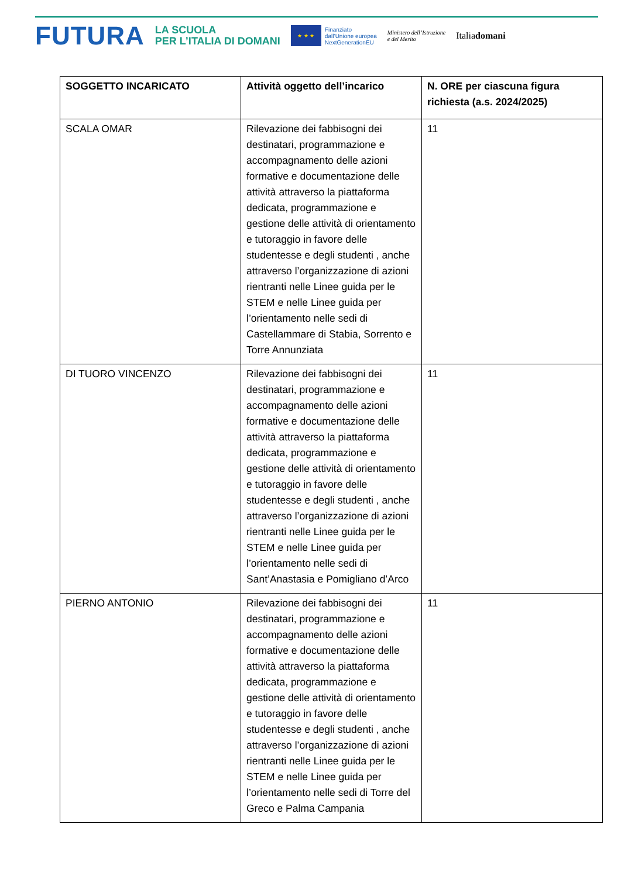FUTURA
LA SCUOLA
PER L’ITALIA DI DOMANI
★ ★ ★
Finanziato
dall’Unione europea
NextGenerationEU
Ministero dell’Istruzione
e del Merito
Italiadomani
| SOGGETTO INCARICATO | Attività oggetto dell’incarico | N. ORE per ciascuna figura richiesta (a.s. 2024/2025) |
| --- | --- | --- |
| SCALA OMAR | Rilevazione dei fabbisogni dei destinatari, programmazione e accompagnamento delle azioni formative e documentazione delle attività attraverso la piattaforma dedicata, programmazione e gestione delle attività di orientamento e tutoraggio in favore delle studentesse e degli studenti , anche attraverso l’organizzazione di azioni rientranti nelle Linee guida per le STEM e nelle Linee guida per l’orientamento nelle sedi di Castellammare di Stabia, Sorrento e Torre Annunziata | 11 |
| DI TUORO VINCENZO | Rilevazione dei fabbisogni dei destinatari, programmazione e accompagnamento delle azioni formative e documentazione delle attività attraverso la piattaforma dedicata, programmazione e gestione delle attività di orientamento e tutoraggio in favore delle studentesse e degli studenti , anche attraverso l’organizzazione di azioni rientranti nelle Linee guida per le STEM e nelle Linee guida per l’orientamento nelle sedi di Sant’Anastasia e Pomigliano d’Arco | 11 |
| PIERNO ANTONIO | Rilevazione dei fabbisogni dei destinatari, programmazione e accompagnamento delle azioni formative e documentazione delle attività attraverso la piattaforma dedicata, programmazione e gestione delle attività di orientamento e tutoraggio in favore delle studentesse e degli studenti , anche attraverso l’organizzazione di azioni rientranti nelle Linee guida per le STEM e nelle Linee guida per l’orientamento nelle sedi di Torre del Greco e Palma Campania | 11 |